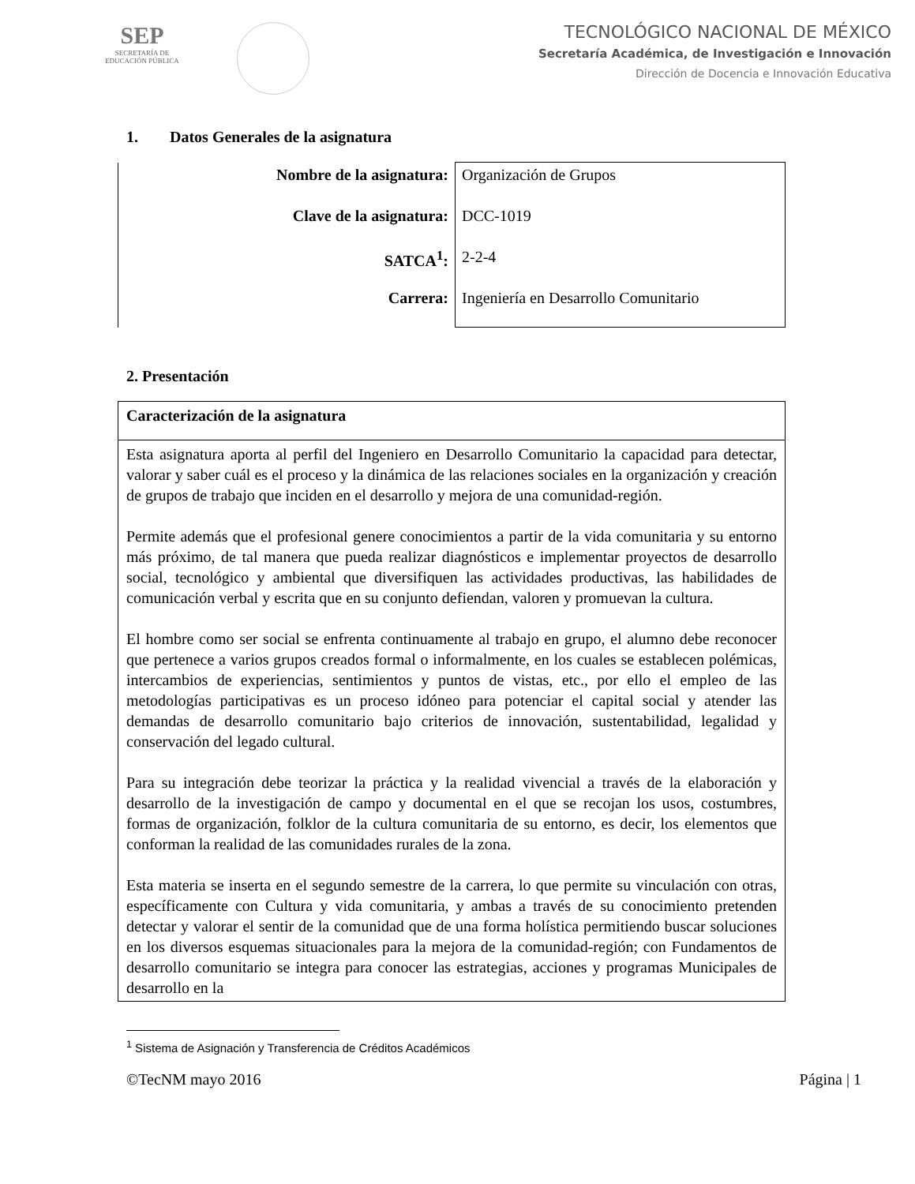SEP
SECRETARÍA DE
EDUCACIÓN PÚBLICA
TECNOLÓGICO NACIONAL DE MÉXICO
Secretaría Académica, de Investigación e Innovación
Dirección de Docencia e Innovación Educativa
1. Datos Generales de la asignatura
| Nombre de la asignatura: | Organización de Grupos |
| Clave de la asignatura: | DCC-1019 |
| SATCA<sup>1</sup>: | 2-2-4 |
| Carrera: | Ingeniería en Desarrollo Comunitario |
2. Presentación
| Caracterización de la asignatura |
| Esta asignatura aporta al perfil del Ingeniero en Desarrollo Comunitario la capacidad para detectar, valorar y saber cuál es el proceso y la dinámica de las relaciones sociales en la organización y creación de grupos de trabajo que inciden en el desarrollo y mejora de una comunidad-región. Permite además que el profesional genere conocimientos a partir de la vida comunitaria y su entorno más próximo, de tal manera que pueda realizar diagnósticos e implementar proyectos de desarrollo social, tecnológico y ambiental que diversifiquen las actividades productivas, las habilidades de comunicación verbal y escrita que en su conjunto defiendan, valoren y promuevan la cultura. El hombre como ser social se enfrenta continuamente al trabajo en grupo, el alumno debe reconocer que pertenece a varios grupos creados formal o informalmente, en los cuales se establecen polémicas, intercambios de experiencias, sentimientos y puntos de vistas, etc., por ello el empleo de las metodologías participativas es un proceso idóneo para potenciar el capital social y atender las demandas de desarrollo comunitario bajo criterios de innovación, sustentabilidad, legalidad y conservación del legado cultural. Para su integración debe teorizar la práctica y la realidad vivencial a través de la elaboración y desarrollo de la investigación de campo y documental en el que se recojan los usos, costumbres, formas de organización, folklor de la cultura comunitaria de su entorno, es decir, los elementos que conforman la realidad de las comunidades rurales de la zona. Esta materia se inserta en el segundo semestre de la carrera, lo que permite su vinculación con otras, específicamente con Cultura y vida comunitaria, y ambas a través de su conocimiento pretenden detectar y valorar el sentir de la comunidad que de una forma holística permitiendo buscar soluciones en los diversos esquemas situacionales para la mejora de la comunidad-región; con Fundamentos de desarrollo comunitario se integra para conocer las estrategias, acciones y programas Municipales de desarrollo en la |
<sup>1</sup> Sistema de Asignación y Transferencia de Créditos Académicos
©TecNM mayo 2016 Página | 1